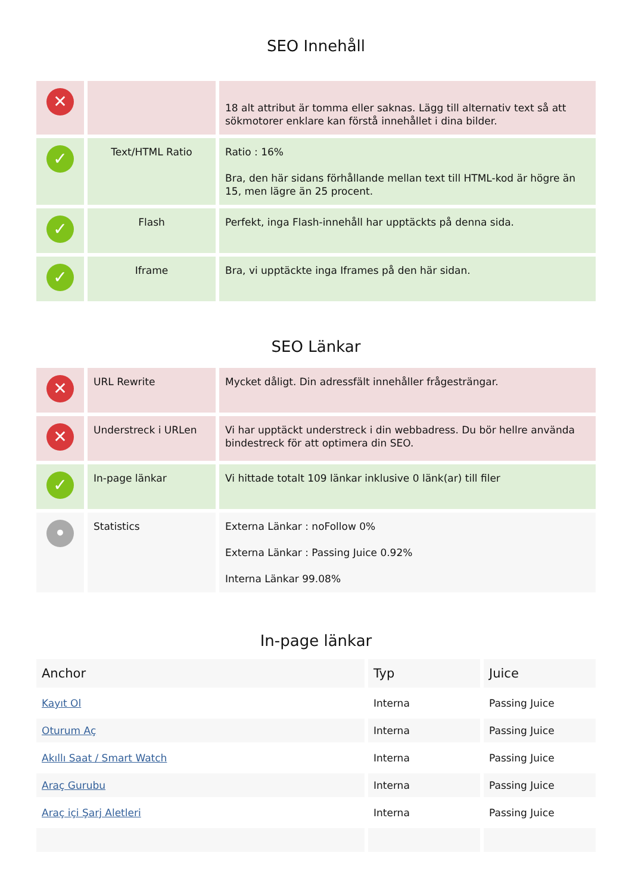SEO Innehåll
| ✕ | | 18 alt attribut är tomma eller saknas. Lägg till alternativ text så att sökmotorer enklare kan förstå innehållet i dina bilder. |
| ✓ | Text/HTML Ratio | Ratio : 16% Bra, den här sidans förhållande mellan text till HTML-kod är högre än 15, men lägre än 25 procent. |
| ✓ | Flash | Perfekt, inga Flash-innehåll har upptäckts på denna sida. |
| ✓ | Iframe | Bra, vi upptäckte inga Iframes på den här sidan. |
SEO Länkar
| ✕ | URL Rewrite | Mycket dåligt. Din adressfält innehåller frågesträngar. |
| ✕ | Understreck i URLen | Vi har upptäckt understreck i din webbadress. Du bör hellre använda bindestreck för att optimera din SEO. |
| ✓ | In-page länkar | Vi hittade totalt 109 länkar inklusive 0 länk(ar) till filer |
| • | Statistics | Externa Länkar : noFollow 0% Externa Länkar : Passing Juice 0.92% Interna Länkar 99.08% |
In-page länkar
| Anchor | Typ | Juice |
| --- | --- | --- |
| Kayıt Ol | Interna | Passing Juice |
| Oturum Aç | Interna | Passing Juice |
| Akıllı Saat / Smart Watch | Interna | Passing Juice |
| Araç Gurubu | Interna | Passing Juice |
| Araç içi Şarj Aletleri | Interna | Passing Juice |